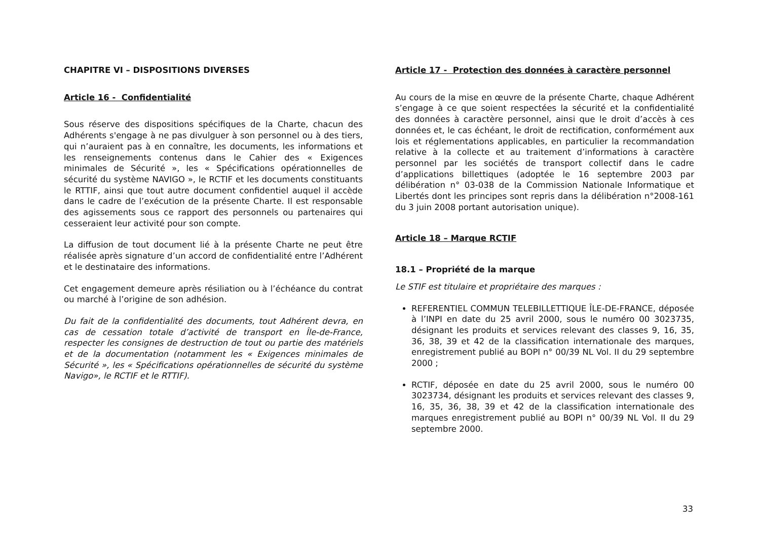CHAPITRE VI – DISPOSITIONS DIVERSES
Article 16 - Confidentialité
Sous réserve des dispositions spécifiques de la Charte, chacun des Adhérents s'engage à ne pas divulguer à son personnel ou à des tiers, qui n’auraient pas à en connaître, les documents, les informations et les renseignements contenus dans le Cahier des « Exigences minimales de Sécurité », les « Spécifications opérationnelles de sécurité du système NAVIGO », le RCTIF et les documents constituants le RTTIF, ainsi que tout autre document confidentiel auquel il accède dans le cadre de l’exécution de la présente Charte. Il est responsable des agissements sous ce rapport des personnels ou partenaires qui cesseraient leur activité pour son compte.
La diffusion de tout document lié à la présente Charte ne peut être réalisée après signature d’un accord de confidentialité entre l’Adhérent et le destinataire des informations.
Cet engagement demeure après résiliation ou à l’échéance du contrat ou marché à l’origine de son adhésion.
Du fait de la confidentialité des documents, tout Adhérent devra, en cas de cessation totale d’activité de transport en Île-de-France, respecter les consignes de destruction de tout ou partie des matériels et de la documentation (notamment les « Exigences minimales de Sécurité », les « Spécifications opérationnelles de sécurité du système Navigo», le RCTIF et le RTTIF).
Article 17 - Protection des données à caractère personnel
Au cours de la mise en œuvre de la présente Charte, chaque Adhérent s’engage à ce que soient respectées la sécurité et la confidentialité des données à caractère personnel, ainsi que le droit d’accès à ces données et, le cas échéant, le droit de rectification, conformément aux lois et réglementations applicables, en particulier la recommandation relative à la collecte et au traitement d’informations à caractère personnel par les sociétés de transport collectif dans le cadre d’applications billettiques (adoptée le 16 septembre 2003 par délibération n° 03-038 de la Commission Nationale Informatique et Libertés dont les principes sont repris dans la délibération n°2008-161 du 3 juin 2008 portant autorisation unique).
Article 18 – Marque RCTIF
18.1 – Propriété de la marque
Le STIF est titulaire et propriétaire des marques :
REFERENTIEL COMMUN TELEBILLETTIQUE ÎLE-DE-FRANCE, déposée à l’INPI en date du 25 avril 2000, sous le numéro 00 3023735, désignant les produits et services relevant des classes 9, 16, 35, 36, 38, 39 et 42 de la classification internationale des marques, enregistrement publié au BOPI n° 00/39 NL Vol. II du 29 septembre 2000 ;
RCTIF, déposée en date du 25 avril 2000, sous le numéro 00 3023734, désignant les produits et services relevant des classes 9, 16, 35, 36, 38, 39 et 42 de la classification internationale des marques enregistrement publié au BOPI n° 00/39 NL Vol. II du 29 septembre 2000.
33